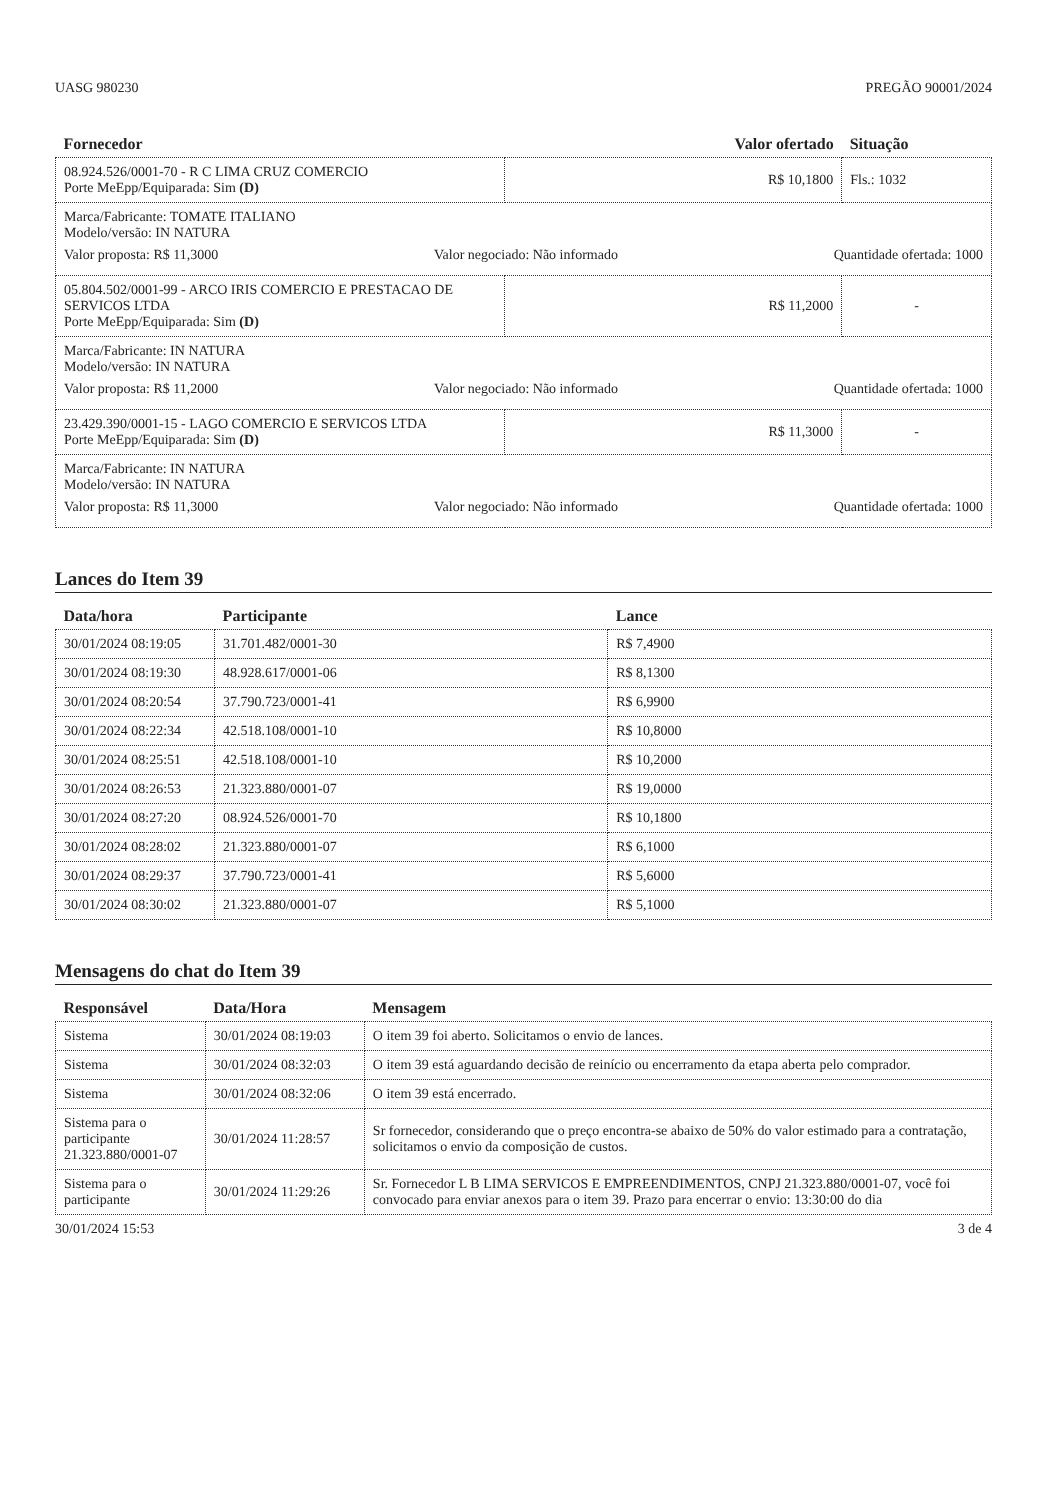UASG 980230 PREGÃO 90001/2024
| Fornecedor | Valor ofertado | Situação |
| --- | --- | --- |
| 08.924.526/0001-70 - R C LIMA CRUZ COMERCIO Porte MeEpp/Equiparada: Sim (D) | R$ 10,1800 | Fls.: 1032 |
| Marca/Fabricante: TOMATE ITALIANO Modelo/versão: IN NATURA Valor proposta: R$ 11,3000 Valor negociado: Não informado Quantidade ofertada: 1000 | | |
| 05.804.502/0001-99 - ARCO IRIS COMERCIO E PRESTACAO DE SERVICOS LTDA Porte MeEpp/Equiparada: Sim (D) | R$ 11,2000 | - |
| Marca/Fabricante: IN NATURA Modelo/versão: IN NATURA Valor proposta: R$ 11,2000 Valor negociado: Não informado Quantidade ofertada: 1000 | | |
| 23.429.390/0001-15 - LAGO COMERCIO E SERVICOS LTDA Porte MeEpp/Equiparada: Sim (D) | R$ 11,3000 | - |
| Marca/Fabricante: IN NATURA Modelo/versão: IN NATURA Valor proposta: R$ 11,3000 Valor negociado: Não informado Quantidade ofertada: 1000 | | |
Lances do Item 39
| Data/hora | Participante | Lance |
| --- | --- | --- |
| 30/01/2024 08:19:05 | 31.701.482/0001-30 | R$ 7,4900 |
| 30/01/2024 08:19:30 | 48.928.617/0001-06 | R$ 8,1300 |
| 30/01/2024 08:20:54 | 37.790.723/0001-41 | R$ 6,9900 |
| 30/01/2024 08:22:34 | 42.518.108/0001-10 | R$ 10,8000 |
| 30/01/2024 08:25:51 | 42.518.108/0001-10 | R$ 10,2000 |
| 30/01/2024 08:26:53 | 21.323.880/0001-07 | R$ 19,0000 |
| 30/01/2024 08:27:20 | 08.924.526/0001-70 | R$ 10,1800 |
| 30/01/2024 08:28:02 | 21.323.880/0001-07 | R$ 6,1000 |
| 30/01/2024 08:29:37 | 37.790.723/0001-41 | R$ 5,6000 |
| 30/01/2024 08:30:02 | 21.323.880/0001-07 | R$ 5,1000 |
Mensagens do chat do Item 39
| Responsável | Data/Hora | Mensagem |
| --- | --- | --- |
| Sistema | 30/01/2024 08:19:03 | O item 39 foi aberto. Solicitamos o envio de lances. |
| Sistema | 30/01/2024 08:32:03 | O item 39 está aguardando decisão de reinício ou encerramento da etapa aberta pelo comprador. |
| Sistema | 30/01/2024 08:32:06 | O item 39 está encerrado. |
| Sistema para o participante 21.323.880/0001-07 | 30/01/2024 11:28:57 | Sr fornecedor, considerando que o preço encontra-se abaixo de 50% do valor estimado para a contratação, solicitamos o envio da composição de custos. |
| Sistema para o participante | 30/01/2024 11:29:26 | Sr. Fornecedor L B LIMA SERVICOS E EMPREENDIMENTOS, CNPJ 21.323.880/0001-07, você foi convocado para enviar anexos para o item 39. Prazo para encerrar o envio: 13:30:00 do dia |
30/01/2024 15:53 3 de 4